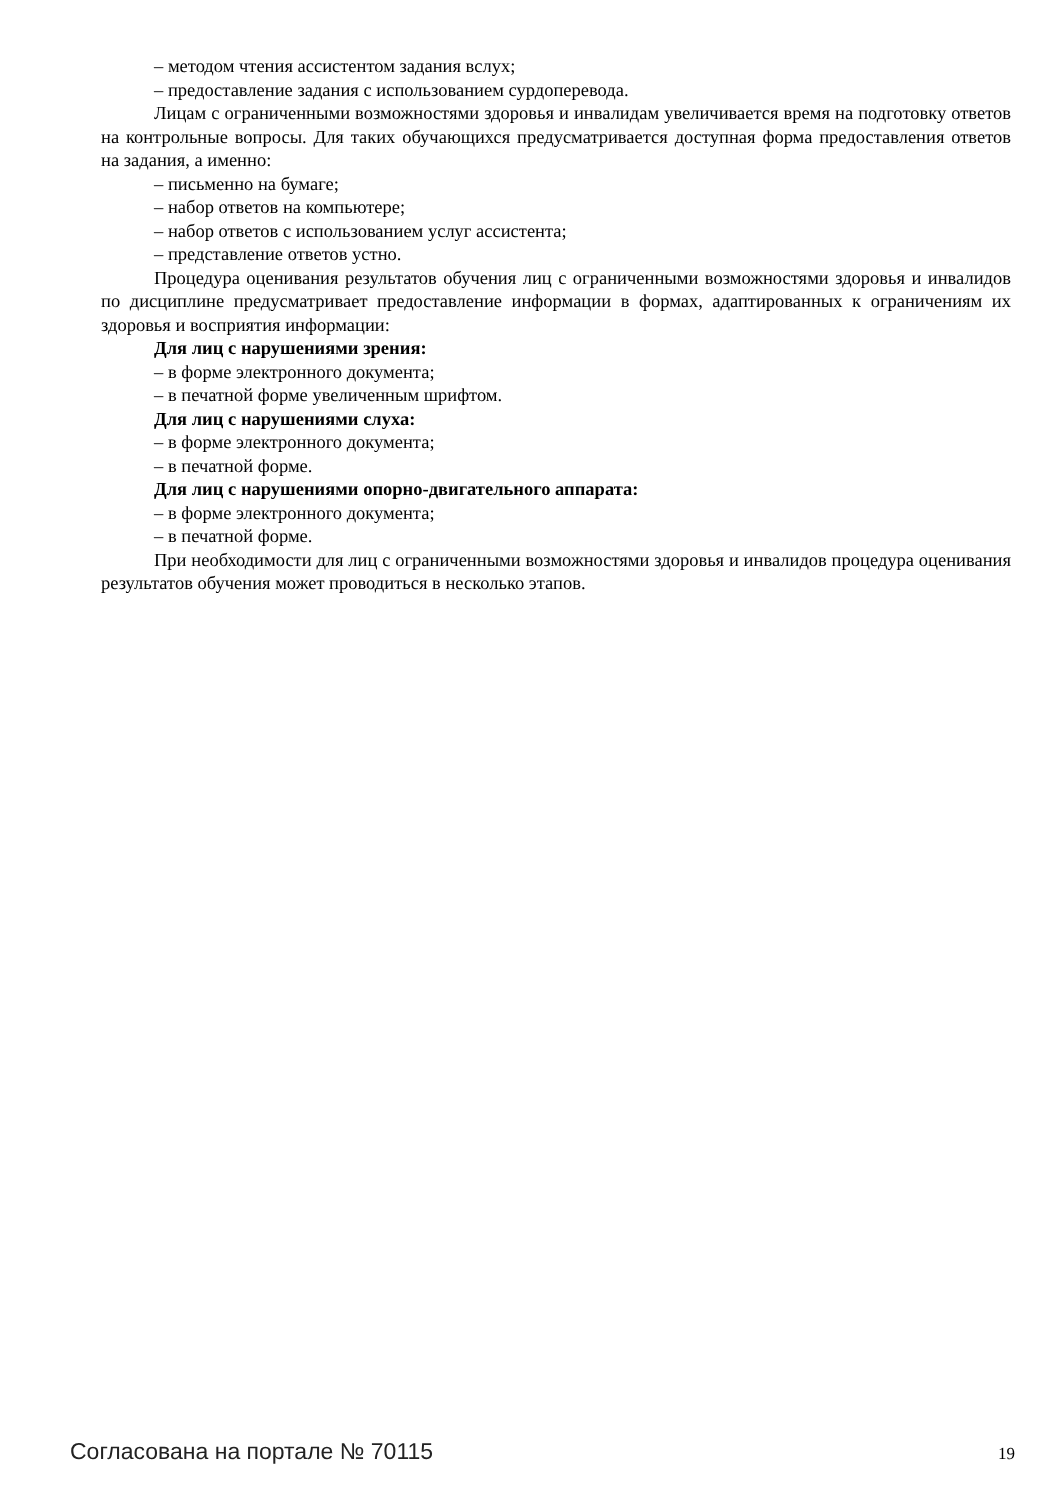– методом чтения ассистентом задания вслух;
– предоставление задания с использованием сурдоперевода.
Лицам с ограниченными возможностями здоровья и инвалидам увеличивается время на подготовку ответов на контрольные вопросы. Для таких обучающихся предусматривается доступная форма предоставления ответов на задания, а именно:
– письменно на бумаге;
– набор ответов на компьютере;
– набор ответов с использованием услуг ассистента;
– представление ответов устно.
Процедура оценивания результатов обучения лиц с ограниченными возможностями здоровья и инвалидов по дисциплине предусматривает предоставление информации в формах, адаптированных к ограничениям их здоровья и восприятия информации:
Для лиц с нарушениями зрения:
– в форме электронного документа;
– в печатной форме увеличенным шрифтом.
Для лиц с нарушениями слуха:
– в форме электронного документа;
– в печатной форме.
Для лиц с нарушениями опорно-двигательного аппарата:
– в форме электронного документа;
– в печатной форме.
При необходимости для лиц с ограниченными возможностями здоровья и инвалидов процедура оценивания результатов обучения может проводиться в несколько этапов.
Согласована на портале № 70115 19